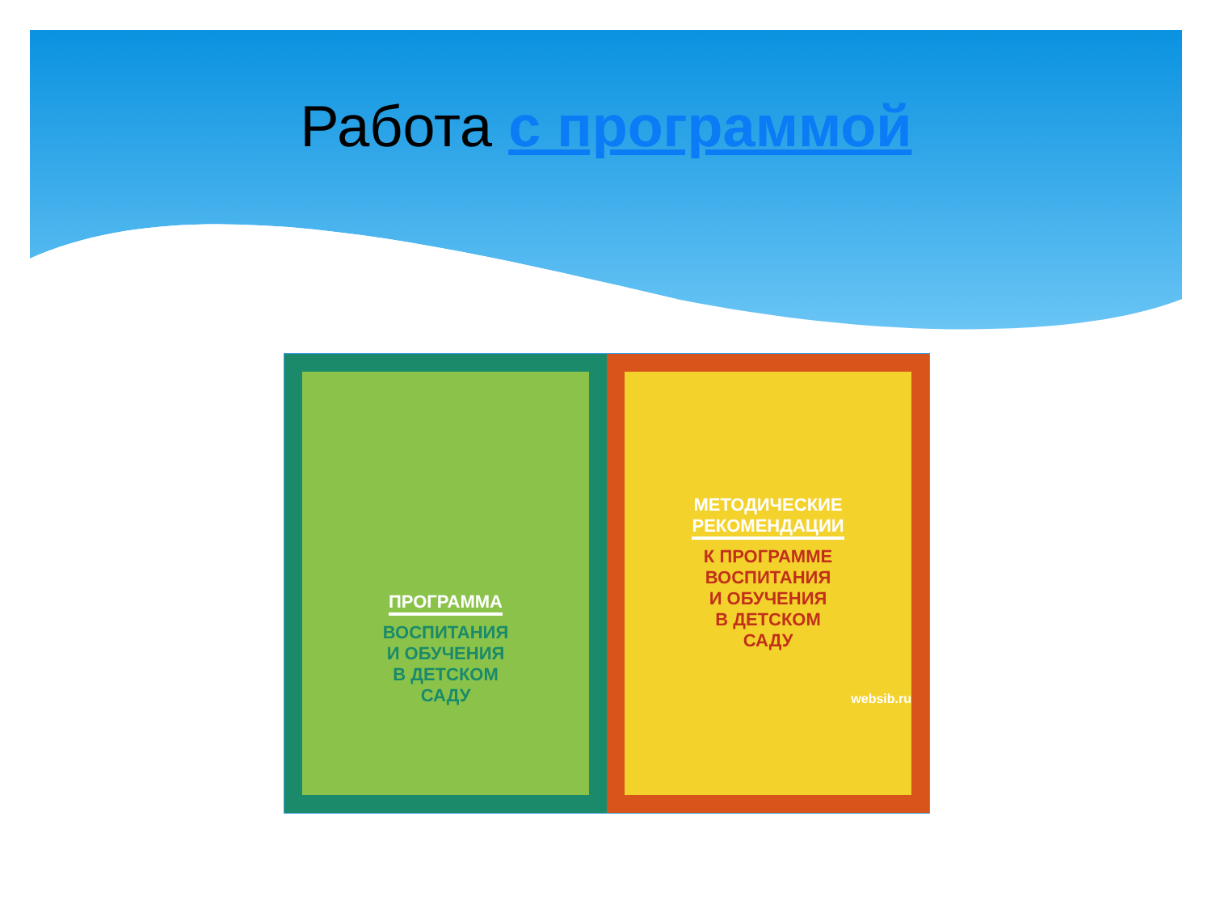Работа с программой
ПРОГРАММА
ВОСПИТАНИЯ
И ОБУЧЕНИЯ
В ДЕТСКОМ
САДУ
МЕТОДИЧЕСКИЕ
РЕКОМЕНДАЦИИ
К ПРОГРАММЕ
ВОСПИТАНИЯ
И ОБУЧЕНИЯ
В ДЕТСКОМ
САДУ
websib.ru